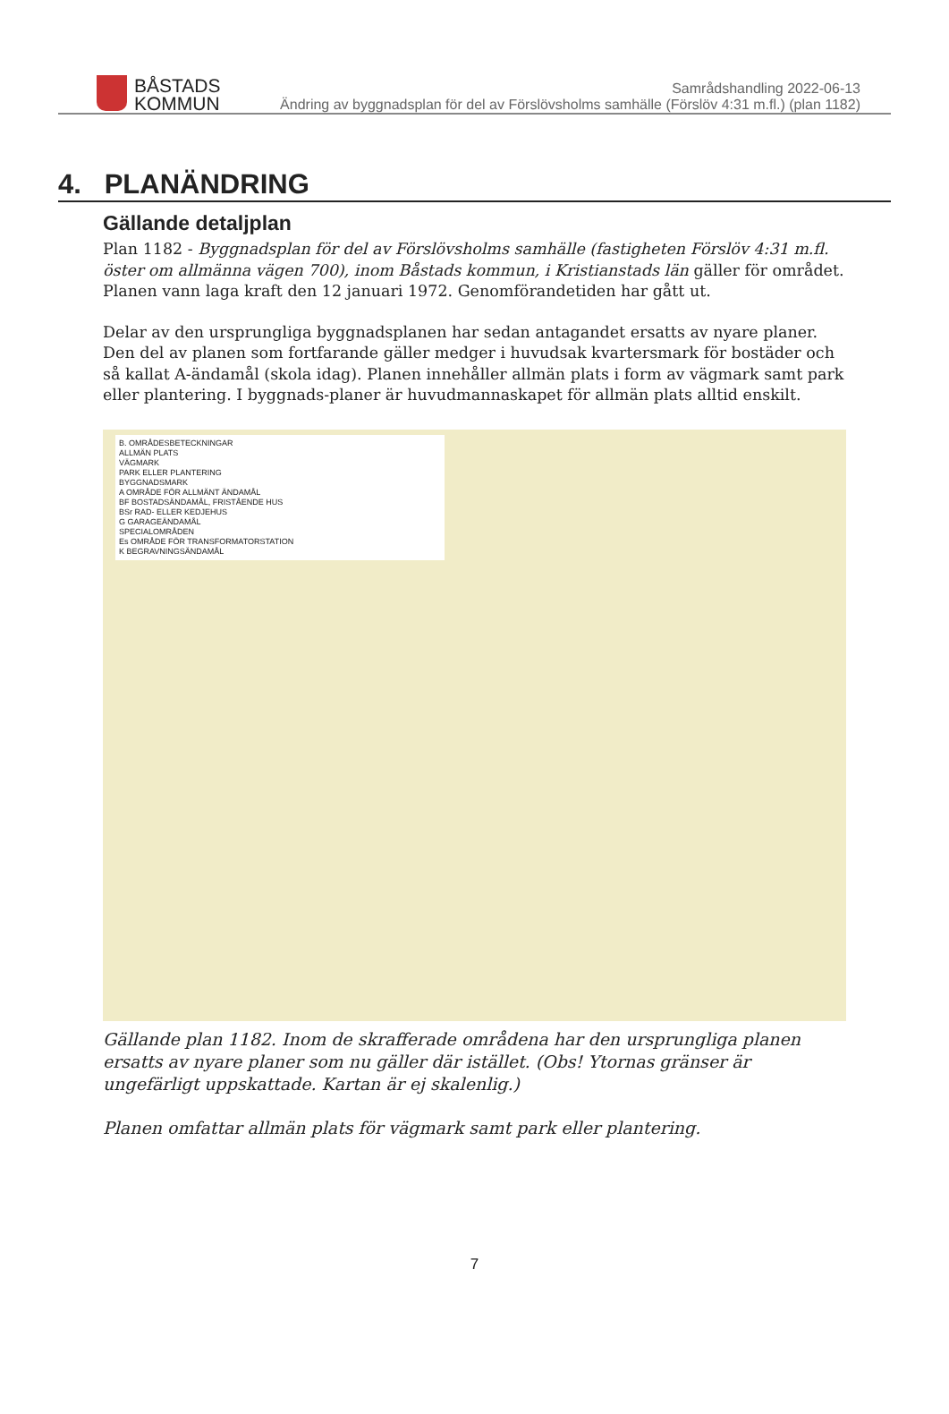BÅSTADS
KOMMUN
Samrådshandling 2022-06-13
Ändring av byggnadsplan för del av Förslövsholms samhälle (Förslöv 4:31 m.fl.) (plan 1182)
4. PLANÄNDRING
Gällande detaljplan
Plan 1182 - Byggnadsplan för del av Förslövsholms samhälle (fastigheten Förslöv 4:31 m.fl. öster om allmänna vägen 700), inom Båstads kommun, i Kristianstads län gäller för området. Planen vann laga kraft den 12 januari 1972. Genomförandetiden har gått ut.
Delar av den ursprungliga byggnadsplanen har sedan antagandet ersatts av nyare planer. Den del av planen som fortfarande gäller medger i huvudsak kvartersmark för bostäder och så kallat A-ändamål (skola idag). Planen innehåller allmän plats i form av vägmark samt park eller plantering. I byggnads-planer är huvudmannaskapet för allmän plats alltid enskilt.
B. OMRÅDESBETECKNINGAR
ALLMÄN PLATS
VÄGMARK
PARK ELLER PLANTERING
BYGGNADSMARK
A OMRÅDE FÖR ALLMÄNT ÄNDAMÅL
BF BOSTADSÄNDAMÅL, FRISTÅENDE HUS
BSr RAD- ELLER KEDJEHUS
G GARAGEÄNDAMÅL
SPECIALOMRÅDEN
Es OMRÅDE FÖR TRANSFORMATORSTATION
K BEGRAVNINGSÄNDAMÅL
Gällande plan 1182. Inom de skrafferade områdena har den ursprungliga planen ersatts av nyare planer som nu gäller där istället. (Obs! Ytornas gränser är ungefärligt uppskattade. Kartan är ej skalenlig.)
Planen omfattar allmän plats för vägmark samt park eller plantering.
7